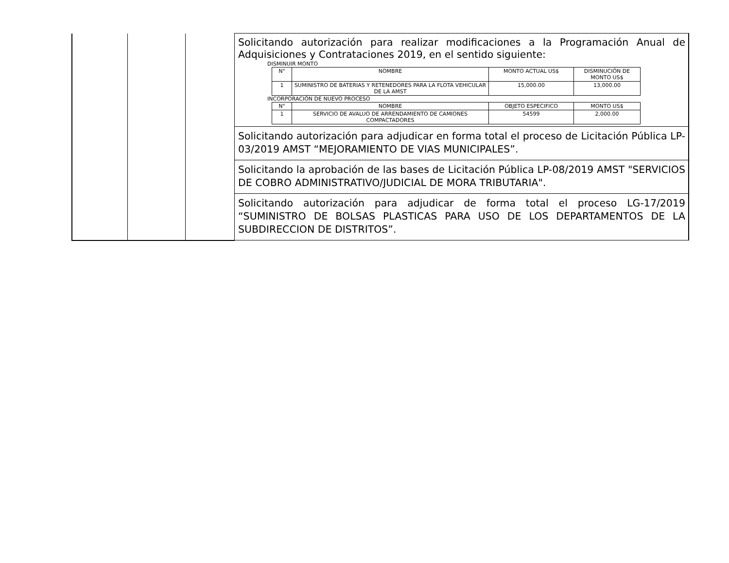| | | | Solicitando autorización para realizar modificaciones a la Programación Anual de Adquisiciones y Contrataciones 2019, en el sentido siguiente: DISMINUIR MONTO / N° / NOMBRE / MONTO ACTUAL US$ / DISMINUCIÓN DE MONTO US$ / / 1 / SUMINISTRO DE BATERIAS Y RETENEDORES PARA LA FLOTA VEHICULAR DE LA AMST / 15,000.00 / 13,000.00 / INCORPORACIÓN DE NUEVO PROCESO / N° / NOMBRE / OBJETO ESPECIFICO / MONTO US$ / / 1 / SERVICIO DE AVALUO DE ARRENDAMIENTO DE CAMIONES COMPACTADORES / 54599 / 2,000.00 / Solicitando autorización para adjudicar en forma total el proceso de Licitación Pública LP-03/2019 AMST “MEJORAMIENTO DE VIAS MUNICIPALES”. Solicitando la aprobación de las bases de Licitación Pública LP-08/2019 AMST "SERVICIOS DE COBRO ADMINISTRATIVO/JUDICIAL DE MORA TRIBUTARIA". Solicitando autorización para adjudicar de forma total el proceso LG-17/2019 “SUMINISTRO DE BOLSAS PLASTICAS PARA USO DE LOS DEPARTAMENTOS DE LA SUBDIRECCION DE DISTRITOS”. |